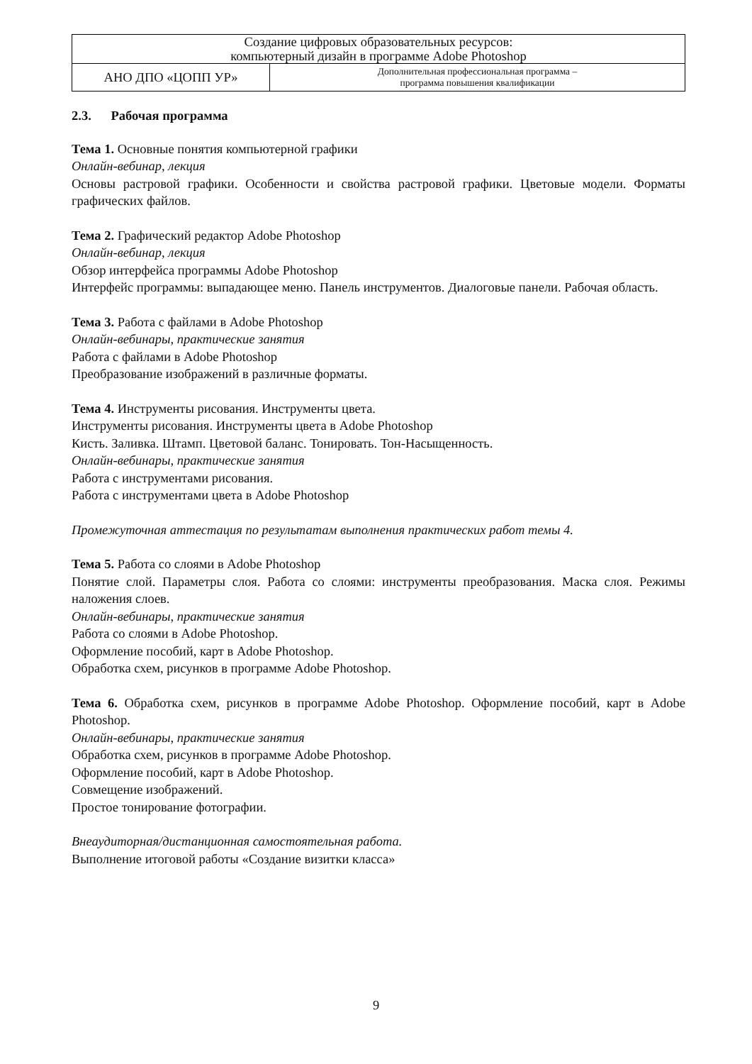| Создание цифровых образовательных ресурсов: компьютерный дизайн в программе Adobe Photoshop | |
| АНО ДПО «ЦОПП УР» | Дополнительная профессиональная программа – программа повышения квалификации |
2.3. Рабочая программа
Тема 1. Основные понятия компьютерной графики
Онлайн-вебинар, лекция
Основы растровой графики. Особенности и свойства растровой графики. Цветовые модели. Форматы графических файлов.
Тема 2. Графический редактор Adobe Photoshop
Онлайн-вебинар, лекция
Обзор интерфейса программы Adobe Photoshop
Интерфейс программы: выпадающее меню. Панель инструментов. Диалоговые панели. Рабочая область.
Тема 3. Работа с файлами в Adobe Photoshop
Онлайн-вебинары, практические занятия
Работа с файлами в Adobe Photoshop
Преобразование изображений в различные форматы.
Тема 4. Инструменты рисования. Инструменты цвета.
Инструменты рисования. Инструменты цвета в Adobe Photoshop
Кисть. Заливка. Штамп. Цветовой баланс. Тонировать. Тон-Насыщенность.
Онлайн-вебинары, практические занятия
Работа с инструментами рисования.
Работа с инструментами цвета в Adobe Photoshop
Промежуточная аттестация по результатам выполнения практических работ темы 4.
Тема 5. Работа со слоями в Adobe Photoshop
Понятие слой. Параметры слоя. Работа со слоями: инструменты преобразования. Маска слоя. Режимы наложения слоев.
Онлайн-вебинары, практические занятия
Работа со слоями в Adobe Photoshop.
Оформление пособий, карт в Adobe Photoshop.
Обработка схем, рисунков в программе Adobe Photoshop.
Тема 6. Обработка схем, рисунков в программе Adobe Photoshop. Оформление пособий, карт в Adobe Photoshop.
Онлайн-вебинары, практические занятия
Обработка схем, рисунков в программе Adobe Photoshop.
Оформление пособий, карт в Adobe Photoshop.
Совмещение изображений.
Простое тонирование фотографии.
Внеаудиторная/дистанционная самостоятельная работа.
Выполнение итоговой работы «Создание визитки класса»
9